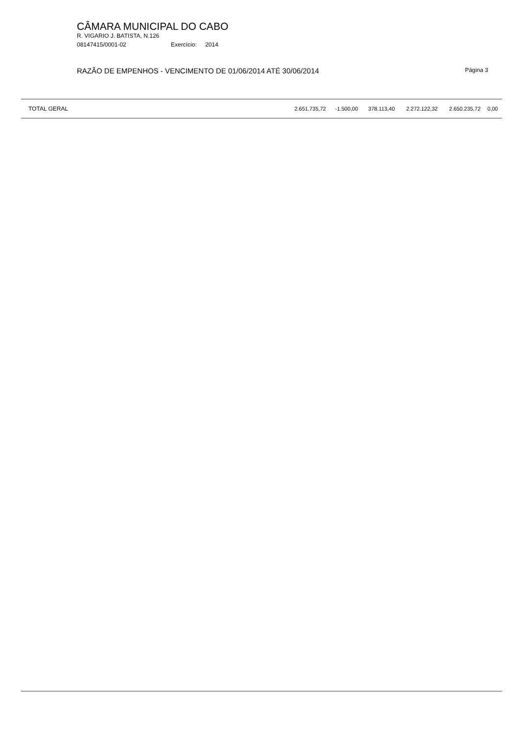CÂMARA MUNICIPAL DO CABO
R. VIGARIO J. BATISTA, N.126
08147415/0001-02 Exercício: 2014
RAZÃO DE EMPENHOS - VENCIMENTO DE 01/06/2014 ATÉ 30/06/2014 Página 3
| TOTAL GERAL | 2.651.735,72 | -1.500,00 | 378.113,40 | 2.272.122,32 | 2.650.235,72 | 0,00 |